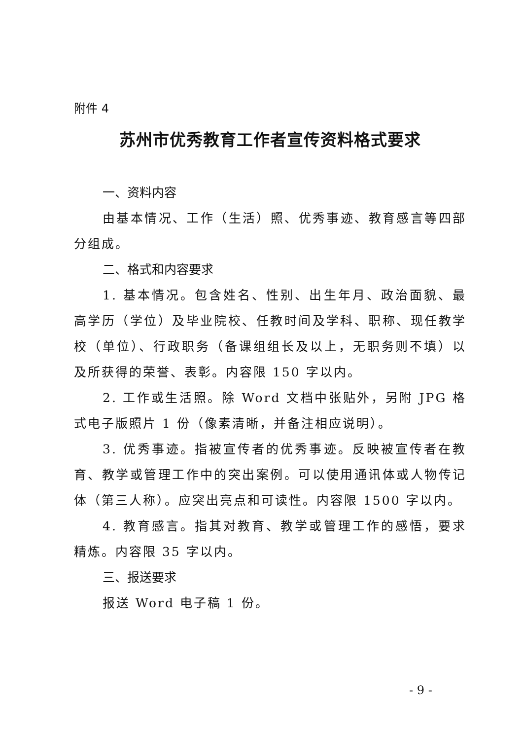附件 4
苏州市优秀教育工作者宣传资料格式要求
一、资料内容
由基本情况、工作（生活）照、优秀事迹、教育感言等四部分组成。
二、格式和内容要求
1. 基本情况。包含姓名、性别、出生年月、政治面貌、最高学历（学位）及毕业院校、任教时间及学科、职称、现任教学校（单位）、行政职务（备课组组长及以上，无职务则不填）以及所获得的荣誉、表彰。内容限 150 字以内。
2. 工作或生活照。除 Word 文档中张贴外，另附 JPG 格式电子版照片 1 份（像素清晰，并备注相应说明）。
3. 优秀事迹。指被宣传者的优秀事迹。反映被宣传者在教育、教学或管理工作中的突出案例。可以使用通讯体或人物传记体（第三人称）。应突出亮点和可读性。内容限 1500 字以内。
4. 教育感言。指其对教育、教学或管理工作的感悟，要求精炼。内容限 35 字以内。
三、报送要求
报送 Word 电子稿 1 份。
- 9 -